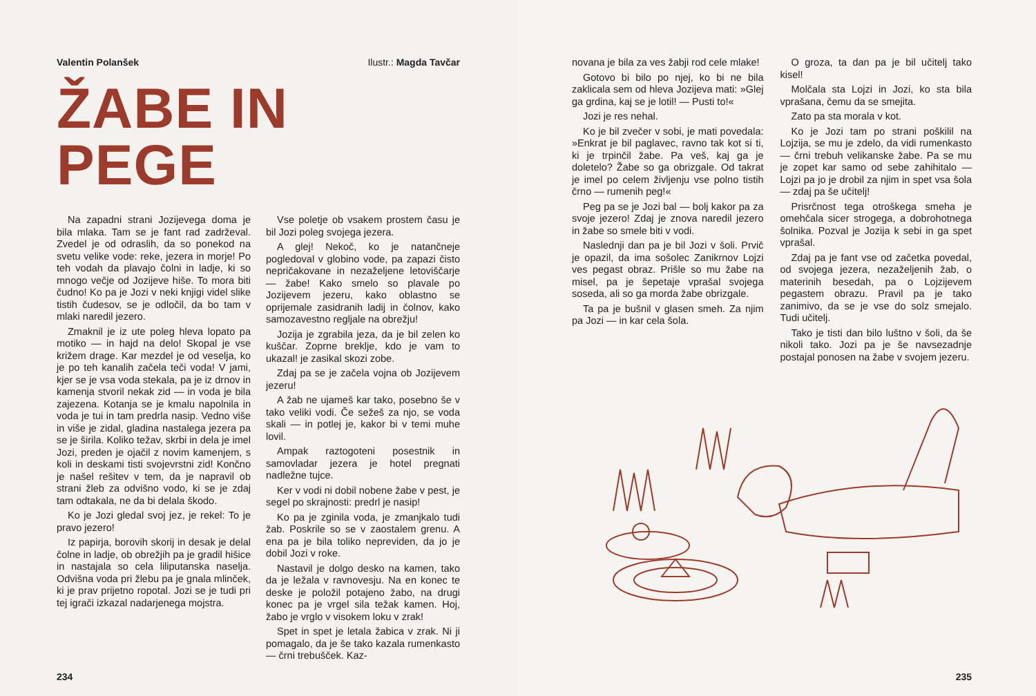Valentin Polanšek Ilustr.: Magda Tavčar
ŽABE IN PEGE
Na zapadni strani Jozijevega doma je bila mlaka. Tam se je fant rad zadrževal. Zvedel je od odraslih, da so ponekod na svetu velike vode: reke, jezera in morje! Po teh vodah da plavajo čolni in ladje, ki so mnogo večje od Jozijeve hiše. To mora biti čudno! Ko pa je Jozi v neki knjigi videl slike tistih čudesov, se je odločil, da bo tam v mlaki naredil jezero.
Zmaknil je iz ute poleg hleva lopato pa motiko — in hajd na delo! Skopal je vse križem drage. Kar mezdel je od veselja, ko je po teh kanalih začela teči voda! V jami, kjer se je vsa voda stekala, pa je iz drnov in kamenja stvoril nekak zid — in voda je bila zajezena. Kotanja se je kmalu napolnila in voda je tui in tam predrla nasip. Vedno više in više je zidal, gladina nastalega jezera pa se je širila. Koliko težav, skrbi in dela je imel Jozi, preden je ojačil z novim kamenjem, s koli in deskami tisti svojevrstni zid! Končno je našel rešitev v tem, da je napravil ob strani žleb za odvišno vodo, ki se je zdaj tam odtakala, ne da bi delala škodo.
Ko je Jozi gledal svoj jez, je rekel: To je pravo jezero!
Iz papirja, borovih skorij in desak je delal čolne in ladje, ob obrežjih pa je gradil hišice in nastajala so cela liliputanska naselja. Odvišna voda pri žlebu pa je gnala mlinček, ki je prav prijetno ropotal. Jozi se je tudi pri tej igrači izkazal nadarjenega mojstra.
Vse poletje ob vsakem prostem času je bil Jozi poleg svojega jezera.
A glej! Nekoč, ko je natančneje pogledoval v globino vode, pa zapazi čisto nepričakovane in nezaželjene letoviščarje — žabe! Kako smelo so plavale po Jozijevem jezeru, kako oblastno se oprijemale zasidranih ladij in čolnov, kako samozavestno regljale na obrežju!
Jozija je zgrabila jeza, da je bil zelen ko kuščar. Zoprne breklje, kdo je vam to ukazal! je zasikal skozi zobe.
Zdaj pa se je začela vojna ob Jozijevem jezeru!
A žab ne ujameš kar tako, posebno še v tako veliki vodi. Če sežeš za njo, se voda skali — in potlej je, kakor bi v temi muhe lovil.
Ampak raztogoteni posestnik in samovladar jezera je hotel pregnati nadležne tujce.
Ker v vodi ni dobil nobene žabe v pest, je segel po skrajnosti: predrl je nasip!
Ko pa je zginila voda, je zmanjkalo tudi žab. Poskrile so se v zaostalem grenu. A ena pa je bila toliko nepreviden, da jo je dobil Jozi v roke.
Nastavil je dolgo desko na kamen, tako da je ležala v ravnovesju. Na en konec te deske je položil potajeno žabo, na drugi konec pa je vrgel sila težak kamen. Hoj, žabo je vrglo v visokem loku v zrak!
Spet in spet je letala žabica v zrak. Ni ji pomagalo, da je še tako kazala rumenkasto — črni trebušček. Kaz-
234
novana je bila za ves žabji rod cele mlake!
Gotovo bi bilo po njej, ko bi ne bila zaklicala sem od hleva Jozijeva mati: »Glej ga grdina, kaj se je lotil! — Pusti to!«
Jozi je res nehal.
Ko je bil zvečer v sobi, je mati povedala: »Enkrat je bil paglavec, ravno tak kot si ti, ki je trpinčil žabe. Pa veš, kaj ga je doletelo? Žabe so ga obrizgale. Od takrat je imel po celem življenju vse polno tistih črno — rumenih peg!«
Peg pa se je Jozi bal — bolj kakor pa za svoje jezero! Zdaj je znova naredil jezero in žabe so smele biti v vodi.
Naslednji dan pa je bil Jozi v šoli. Prvič je opazil, da ima sošolec Zanikrnov Lojzi ves pegast obraz. Prišle so mu žabe na misel, pa je šepetaje vprašal svojega soseda, ali so ga morda žabe obrizgale.
Ta pa je bušnil v glasen smeh. Za njim pa Jozi — in kar cela šola.
O groza, ta dan pa je bil učitelj tako kisel!
Molčala sta Lojzi in Jozi, ko sta bila vprašana, čemu da se smejita.
Zato pa sta morala v kot.
Ko je Jozi tam po strani poškilil na Lojzija, se mu je zdelo, da vidi rumenkasto — črni trebuh velikanske žabe. Pa se mu je zopet kar samo od sebe zahihitalo — Lojzi pa jo je drobil za njim in spet vsa šola — zdaj pa še učitelj!
Prisrčnost tega otroškega smeha je omehčala sicer strogega, a dobrohotnega šolnika. Pozval je Jozija k sebi in ga spet vprašal.
Zdaj pa je fant vse od začetka povedal, od svojega jezera, nezaželjenih žab, o materinih besedah, pa o Lojzijevem pegastem obrazu. Pravil pa je tako zanimivo, da se je vse do solz smejalo. Tudi učitelj.
Tako je tisti dan bilo luštno v šoli, da še nikoli tako. Jozi pa je še navsezadnje postajal ponosen na žabe v svojem jezeru.
235